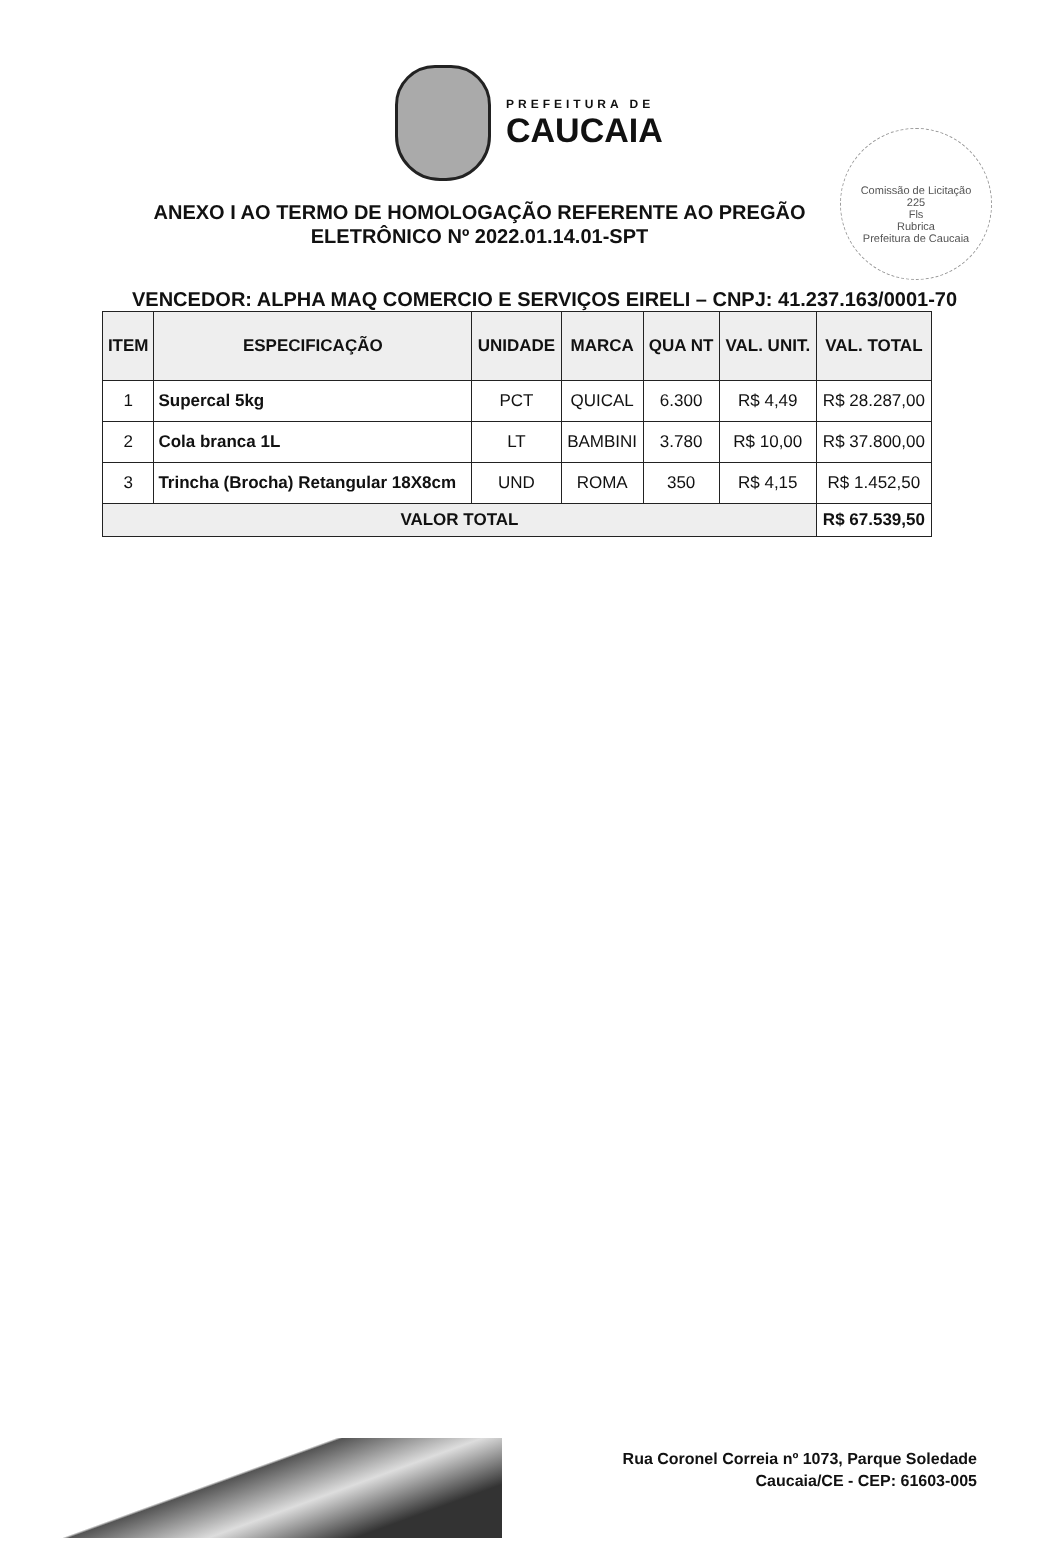PREFEITURA DE
CAUCAIA
Comissão de Licitação
225
Fls
Rubrica
Prefeitura de Caucaia
ANEXO I AO TERMO DE HOMOLOGAÇÃO REFERENTE AO PREGÃO ELETRÔNICO Nº 2022.01.14.01-SPT
VENCEDOR: ALPHA MAQ COMERCIO E SERVIÇOS EIRELI – CNPJ: 41.237.163/0001-70
| ITEM | ESPECIFICAÇÃO | UNIDADE | MARCA | QUA NT | VAL. UNIT. | VAL. TOTAL |
| --- | --- | --- | --- | --- | --- | --- |
| 1 | Supercal 5kg | PCT | QUICAL | 6.300 | R$ 4,49 | R$ 28.287,00 |
| 2 | Cola branca 1L | LT | BAMBINI | 3.780 | R$ 10,00 | R$ 37.800,00 |
| 3 | Trincha (Brocha) Retangular 18X8cm | UND | ROMA | 350 | R$ 4,15 | R$ 1.452,50 |
| VALOR TOTAL | | | | | | R$ 67.539,50 |
Rua Coronel Correia nº 1073, Parque Soledade
Caucaia/CE - CEP: 61603-005